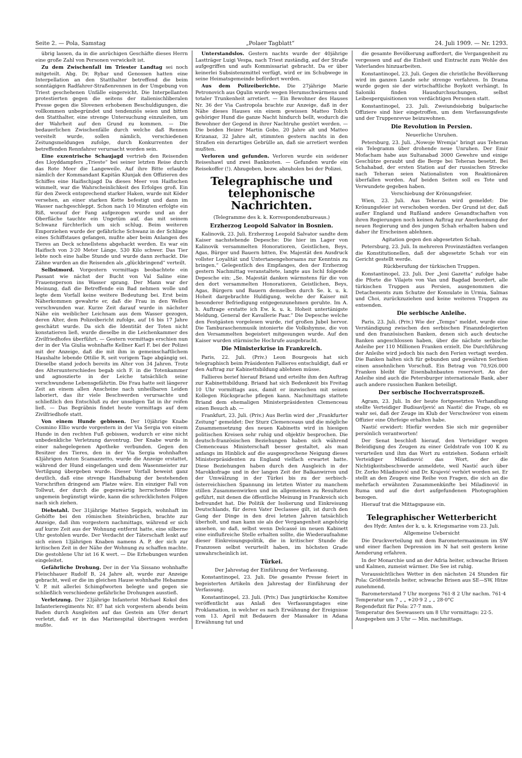Seite 2. — Pola, Samstag „Polaer Tagblatt“24. Juli 1909. — Nr. 1293.
übrig lassen, da in die anrüchigen Geschäfte dieses Herrn eine große Zahl von Personen verwickelt ist.
Zu dem Zwischenfall im Triester Landtag sei noch mitgeteilt. Abg. Dr. Rybar und Genossen hatten eine Interpellation an den Statthalter betreffend die beim sonntägigen Radfahrer-Straßenrennen in der Umgebung von Triest geschehenen Unfälle eingereicht. Die Interpellanten protestierten gegen die seitens der italienischliberalen Presse gegen die Slovenen erhobenen Beschuldigungen, die vollkommen unbegründet und tendenziös seien und bitten den Statthalter, eine strenge Untersuchung einzuleiten, um der Wahrheit auf den Grund zu kommen. — Die bedauerlichen Zwischenfälle durch welche daß Rennen vereitelt wurde, sollen nämlich, verschiedenen Zeitungsmeldungen zufolge, durch Konkurrenten der betreffenden Rennfahrer verursacht worden sein.
Eine exzentrische Schaujagd vertrieb den Reisenden des Lloyddampfers „Trieste“ bei seiner letzten Reise durch das Rote Meer die Langeweile. Auf ihre Bitte erlaubte nämlich der Kommandant Kapitän Klunjak den Offizieren des Schiffes eine Haifischjagd Da dieses Meer von Haifischen wimmelt, war die Wahrscheinlichkeit des Erfolges groß. Ein für den Zweck entsprechend starker Haken, wurde mit Köder versehen, an einer starken Kette befestigt und dann im Wasser nachgeschleppt. Schon nach 10 Minuten erfolgte ein Riß, worauf der Fang aufgezogen wurde und an der Oberfläche tauchte ein Ungetüm auf, das mit seinem Schwanz fürchterlich um sich schlug. Beim weiteren Emporziehen wurde der gefährliche Schwanz in der Schlinge eines Schiffstaues gefangen, mußte aber beim Anlangen des Tieres an Deck schnellstens abgehackt werden. Es war ein Haifisch von 3·20 Meter Länge, 530 Kilo schwer. Das Tier lebte noch eine halbe Stunde und wurde dann zerhackt. Die Zähne wurden an die Reisenden als „glückbringend“ verteilt.
Selbstmord. Vorgestern vormittags beobachtete ein Passant wie nächst der Bucht von Val Saline eine Frauensperson ins Wasser sprang. Der Mann war der Meinung, daß die Betreffende ein Bad nehmen wolle und legte dem Vorfall keine weitere Bedeutung bei. Erst beim Näherkommen gewahrte er, daß die Frau in den Wellen verschwunden war. Kurze Zeit darauf wurde in nächster Nähe ein weiblicher Leichnam aus dem Wasser gezogen, deren Alter, dem Polizeibericht zufolge, auf 16 bis 17 Jahre geschätzt wurde. Da sich die Identität der Toten nicht konstatieren ließ, wurde dieselbe in die Leichenkammer des Zivilfriedhofes überführt. — Gestern vormittags erschien nun der in der Via Giulia wohnhafte Kellner Karl F. bei der Polizei mit der Anzeige, daß die mit ihm in gemeinschaftlichem Haushalte lebende Ottilie R. seit vorigem Tage abgängig sei. Dieselbe stand jedoch bereits im Alter von 34 Jahren. Trotz des Altersunterschiedes begab sich F. in die Totenkammer und agnoszierte in der Leiche tatsächlich seine verschwundene Lebensgefährtin. Die Frau hatte seit längerer Zeit an einem allen Anscheine nach unheilbaren Leiden laboriert, das ihr viele Beschwerden verursachte und schließlich den Entschluß zu der unseligen Tat in ihr reifen ließ. — Das Begräbnis findet heute vormittags auf dem Zivilfriedhofe statt.
Von einem Hunde gebissen. Der 10jährige Knabe Cosmino Ellio wurde vorgestern in der Via Sergia von einem Hunde in den rechten Fuß gebissen, wodurch er eine nicht unbedenkliche Verletzung davontrug. Der Knabe wurde in einer nahegelegenen Apotheke verbunden. Gegen den Besitzer des Tieres, den in der Via Sergia wohnhaften 43jährigen Anton Scamazzetto, wurde die Anzeige erstattet, während der Hund eingefangen und dem Wasenmeister zur Vertilgung übergeben wurde. Dieser Vorfall beweist ganz deutlich, daß eine strenge Handhabung der bestehenden Vorschriften dringend am Platze wäre. Ein einziger Fall von Tollwut, der durch die gegenwärtig herrschende Hitze ungemein begünstigt würde, kann die schrecklichsten Folgen nach sich ziehen.
Diebstahl. Der 31jährige Matteo Seppich, wohnhaft im Gehöfte bei den römischen Steinbrüchen, brachte zur Anzeige, daß ihm vorgestern nachmittags, während er sich auf kurze Zeit aus der Wohnung entfernt hatte, eine silberne Uhr gestohlen wurde. Der Verdacht der Täterschaft lenkt auf sich einen 13jährigen Knaben namens A. P. der sich zur kritischen Zeit in der Nähe der Wohnung zu schaffen machte. Die gestohlene Uhr ist 16 K wert. — Die Erhebungen wurden eingeleitet.
Gefährliche Drohung. Der in der Via Sissano wohnhafte Fleischhauer Rudolf B, 24 Jahre alt, wurde zur Anzeige gebracht, weil er die im gleichen Hause wohnhafte Hebamme V. P. mit allerlei Schimpfworten belegte und gegen sie schließlich verschiedene gefährliche Drohungen ausstieß.
Verletzung. Der 23jährige Infanterist Michael Kokol des Infanterieregiments Nr. 87 hat sich vorgestern abends beim Baden durch Ausgleiten auf das Gestein am Ufer derart verletzt, daß er in das Marinespital übertragen werden mußte.
Unterstandslos. Gestern nachts wurde der 40jährige Lastträger Luigi Vespa, nach Triest zuständig, auf der Straße aufgegriffen und aufs Kommissariat gebracht. Da er über keinerlei Subsistenzmittel verfügt, wird er im Schubwege in seine Heimatsgemeinde befördert werden.
Aus dem Polizeiberichte. Die 27jährige Marie Petronovich aus Ogulin wurde wegen Herumschwärmens und totaler Trunkenheit arretiert. — Ein Bewohner des Hauses Nr. 36 der Via Castropola brachte zur Anzeige, daß in der Nähe dieses Hauses ein einem gewissen Matteo Tolich gehöriger Hund die ganze Nacht hindurch bellt, wodurch die Bewohner der Gegend in ihrer Nachtruhe gestört werden. — Die beiden Heizer Martin Gobo, 20 Jahre alt und Matteo Krizanaz, 32 Jahre alt, stimmten gestern nachts in den Straßen ein derartiges Gebrülle an, daß sie arretiert werden mußten.
Verloren und gefunden. Verloren wurde ein seidener Reiseshawl und zwei Banknoten. — Gefunden wurde ein Reisekoffer (!). Abzugeben, bezw. abzuholen bei der Polizei.
Telegraphische und telephonische Nachrichten.
(Telegramme des k. k. Korrespondenzbureaus.)
Erzherzog Leopold Salvator in Bosnien.
Kalinovik, 23. Juli. Erzherzog Leopold Salvator sandte dem Kaiser nachstehende Depesche: Die hier im Lager von Kalinovik versammelten Honoratioren, Geistlichen, Beys, Agas, Bürger und Bauern bitten, Ew. Majestät den Ausdruck vollster Loyalität und Untertanengehorsams zur Kenntnis zu bringen.“ Gelegentlich des Empfanges, den der Erzherzog gestern Nachmittag veranstaltete, langte aus Ischl folgende Depesche ein: „Se. Majestät danken wärmstens für die von den dort versammelten Honoratioren, Geistlichen, Beys, Agas, Bürgern und Bauern demselben durch Se. k. u. k. Hoheit dargebrachte Huldigung, welche der Kaiser mit besonderer Befriedigung entgegenzunehmen geruhte. Im A. h. Auftrage erstatte ich Ew. k. u. k. Hoheit untertänigste Meldung, General der Kavallerie Paar.“ Die Depesche welche den Festgästen vorgelesen wurde, rief großen Jubel hervor. Die Tamburaschenmusik intonierte die Volkshymne, die von den Versammelten begeistert mitgesungen wurde. Auf den Kaiser wurden stürmische Hochrufe ausgebracht.
Die Ministerkrise in Frankreich.
Paris, 22. Juli. (Priv.) Leon Bourgeois hat sich telegraphisch beim Präsidenten Fallieres entschuldigt, daß er den Auftrag zur Kabinettsbildung ablehnen müsse.
Fallieres berief hierauf Briand und erteilte ihm den Auftrag zur Kabinettsbildung. Briand hat sich Bedenkzeit bis Freitag 10 Uhr vormittags aus, damit er inzwischen mit seinen Kollegen Rücksprache pflegen kann. Nachmittags stattete Briand dem ehemaligen Ministerpräsidenten Clemenceau einen Besuch ab. —
Frankfurt, 23. Juli. (Priv.) Aus Berlin wird der „Frankfurter Zeitung“ gemeldet: Der Sturz Clemenceaus und die mögliche Zusammensetzung des neuen Kabinetts wird in hiesigen politischen Kreisen sehr ruhig und objektiv besprochen. Die deutsch-französischen Beziehungen haben sich während Clemenceaus Ministerschaft besser gestaltet, als man anfangs im Hinblick auf die ausgesprochene Neigung dieses Ministerpräsidenten zu England vielfach erwartet hatte. Diese Beziehungen haben durch den Ausgleich in der Marokkofrage und in der langen Zeit der Balkanwirren und der Umwälzung in der Türkei bis zu der serbisch-österreichischen Spannung im letzten Winter zu manchem stillen Zusammenwirken und im allgemeinen zu Resultaten geführt, mit denen die öffentliche Meinung in Frankreich sich befreundet hat. Die Politik der Isolierung und Einkreisung Deutschlands, für deren Vater Declassee gilt, ist durch den Gang der Dinge in den drei letzten Jahren tatsächlich überholt, und man kann sie als der Vergangenheit angehörig ansehen, so daß, selbst wenn Delcassé im neuen Kabinett eine einflußreiche Stelle erhalten sollte, die Wiederaufnahme dieser Einkreisungspolitik, die in kritischer Stunde die Franzosen selbst verurteilt haben, im höchsten Grade unwahrscheinlich ist.
Türkei.
Der Jahrestag der Einführung der Verfassung.
Konstantinopel, 23. Juli. Die gesamte Presse feiert in begeisterten Artikeln den Jahrestag der Einführung der Verfassung.
Konstantinopel, 23. Juli. (Priv.) Das jungtürkische Komitee veröffentlicht aus Anlaß des Verfassungstages eine Proklamation, in welcher es nach Erwähnung der Ereignisse vom 13. April mit Bedauern der Massaker in Adana Erwähnung tut und
die gesamte Bevölkerung auffordert, die Vergangenheit zu vergessen und auf die Einheit und Eintracht zum Wohle des Vaterlandes hinzuarbeiten.
Konstantinopel, 23. Juli. Gegen die christliche Bevölkerung wird im ganzen Lande sehr strenge verfahren. In Drama wurde gegen sie der wirtschaftliche Boykott verhängt. In Saloniki finden Hausdurchsuchungen, selbst Leibesperquisitionen von verdächtigen Personen statt.
Konstantinopel, 23. Juli. Zweiundsiebzig bulgarische Offiziere sind hier eingetroffen, um dem Verfassungsfeste und der Truppenrevue beizuwohnen.
Die Revolution in Persien.
Neuerliche Unruhen.
Petersburg, 23. Juli. „Nowoje Wremja“ bringt aus Teheran ein Telegramm über drohende neue Unruhen. Der Emir Mofacham habe aus Sultanabad 3000 Gewehre und einige Geschütze geraubt und die Berge bei Teheran besetzt. Bei Schahabad, der ersten Station auf der russischen Strecke nach Teheran seien Nationalisten von Reaktionären überfallen worden. Auf beiden Seiten soll es Tote und Verwundete gegeben haben.
Verschiebung der Krönungsfeier.
Wien, 23. Juli. Aus Teheran wird gemeldet: Die Krönungsfeier ist verschoben worden. Der Grund ist der, daß außer England und Rußland andere Gesandtschaften von ihren Regierungen noch keinen Auftrag zur Anerkennung der neuen Regierung und des jungen Schah erhalten haben und daher ihr Erscheinen ablehnen.
Agitation gegen den abgesetzten Schah.
Petersburg, 23. Juli. In mehreren Provinzstädten verlangen die Konstitutionellen, daß der abgesetzte Schah vor ein Gericht gestellt werde.
Rückberufung der türkischen Truppen.
Konstantinopel, 23. Juli. Der „Jeni Gazetta“ zufolge habe die Pforte die Vilajets von Van und Bagdad beordert, alle türkischen Truppen aus Persien, ausgenommen die Detachements zum Schutze der Konsulate in Urmia, Salmas und Choi, zurückzuziehen und keine weiteren Truppen zu entsenden.
Die serbische Anleihe.
Paris, 23. Juli. (Priv.) Wie der „Temps“ meldet, wurde eine Verständigung zwischen den serbischen Finanzdelegierten und den französischen Banken, denen sich auch deutsche Banken angeschlossen haben, über die nächste serbische Anleihe per 110 Millionen Franken erzielt. Die Durchführung der Anleihe wird jedoch bis nach den Ferien vertagt werden. Die Banken halten sich für gebunden und gewähren Serbien einen ansehnlichen Vorschuß. Ein Betrag von 70,926.000 Franken bleibt für Eisenbahnbauten reserviert. An der Anleihe sind auch die Petersburger internationale Bank, aber auch andere russischen Banken beteiligt.
Der serbische Hochverratsprozeß.
Agram, 23. Juli. In der heute fortgesetzten Verhandlung stellte Verteidiger Budisavljević an Nastić die Frage, ob es wahr sei, daß der Zeuge im Klub der Verschwörer von einem Offizier eine Ohrfeige erhalten habe.
Nastić erwidert: Hiefür werden Sie sich mir gegenüber persönlich verantworten!
Der Senat beschloß hierauf, den Verteidiger wegen Beleidigung des Zeugen zu einer Geldstrafe von 100 K zu verurteilen und ihm das Wort zu entziehen. Sodann erhielt Verteidiger Miladinović das Wort, der die Nichtigkeitsbeschwerde anmeldete, weil Nastić auch über Dr. Zorko Miladinović und Dr. Krajević verhört worden sei. Er stellt an den Zeugen eine Reihe von Fragen, die sich an die mehrfach erwähnten Zusammenkünfte bei Miladinović in Ruma und auf die dort aufgefundenen Photographien bezogen.
Hierauf trat die Mittagspause ein.
Telegraphischer Wetterbericht
des Hydr. Amtes der k. u. k. Kriegsmarine vom 23. Juli.
Allgemeine Uebersicht
Die Druckverteilung mit dem Barometermaximum im SW und einer flachen Depression im N hat seit gestern keine Aenderung erfahren.
In der Monarchie und an der Adria heiter, schwache Brisen und Kalmen, zumeist wärmer. Die See ist ruhig.
Voraussichtliches Wetter in den nächsten 24 Stunden für Pola: Größtenteils heiter, schwache Brisen aus SE—SW, Hitze zunehmend.
Barometerstand 7 Uhr morgens 761·8 2 Uhr nachm. 761·4
Temperatur um 7 „ „ +20·9 2 „ „ 28·0°C
Regendefizit für Pola: 27·7 mm.
Temperatur des Seewassers um 8 Uhr vormittags: 22·5.
Ausgegeben um 3 Uhr — Min. nachmittags.